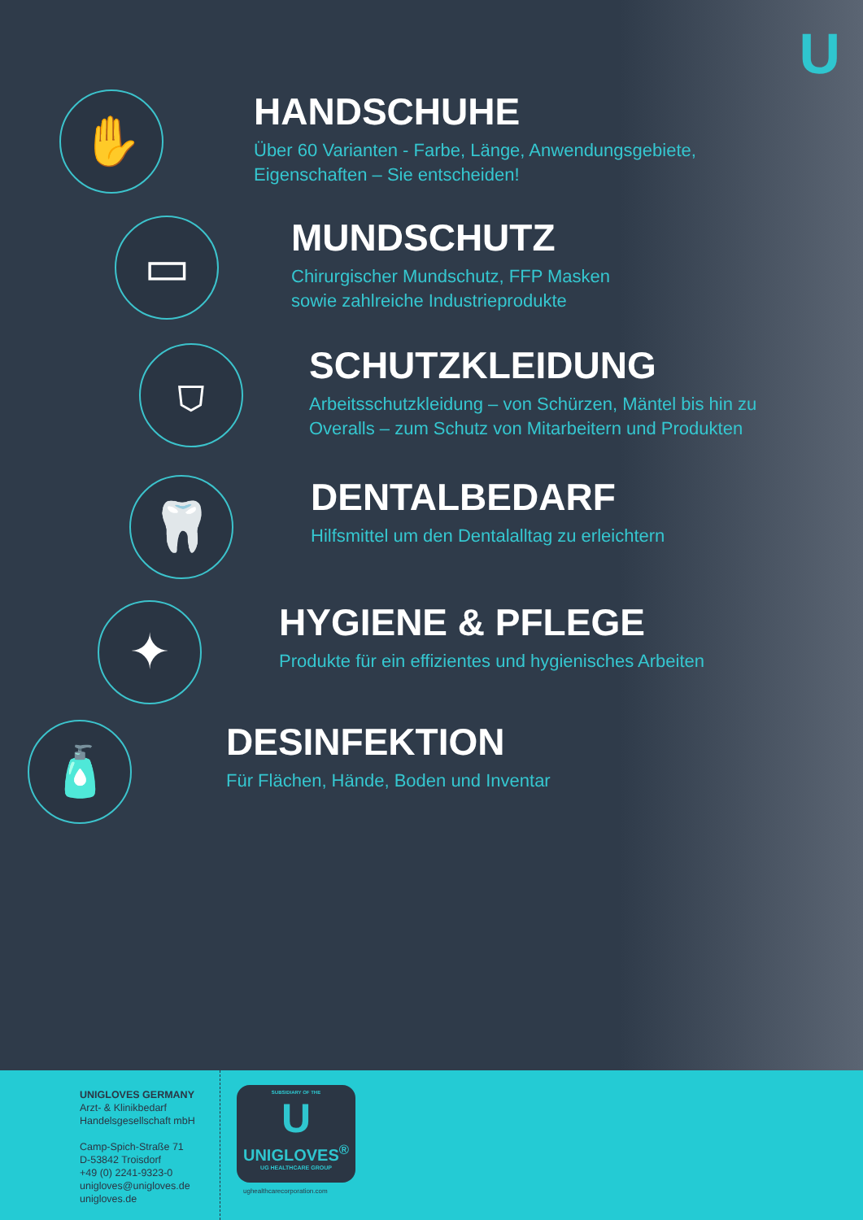U
✋
HANDSCHUHE
Über 60 Varianten - Farbe, Länge, Anwendungsgebiete,
Eigenschaften – Sie entscheiden!
▭
MUNDSCHUTZ
Chirurgischer Mundschutz, FFP Masken
sowie zahlreiche Industrieprodukte
⛉
SCHUTZKLEIDUNG
Arbeitsschutzkleidung – von Schürzen, Mäntel bis hin zu
Overalls – zum Schutz von Mitarbeitern und Produkten
🦷
DENTALBEDARF
Hilfsmittel um den Dentalalltag zu erleichtern
✦
HYGIENE & PFLEGE
Produkte für ein effizientes und hygienisches Arbeiten
🧴
DESINFEKTION
Für Flächen, Hände, Boden und Inventar
UNIGLOVES GERMANY
Arzt- & Klinikbedarf
Handelsgesellschaft mbH
Camp-Spich-Straße 71
D-53842 Troisdorf
+49 (0) 2241-9323-0
unigloves@unigloves.de
unigloves.de
SUBSIDIARY OF THE
U
UNIGLOVES<sup>®</sup>
UG HEALTHCARE GROUP
ughealthcarecorporation.com